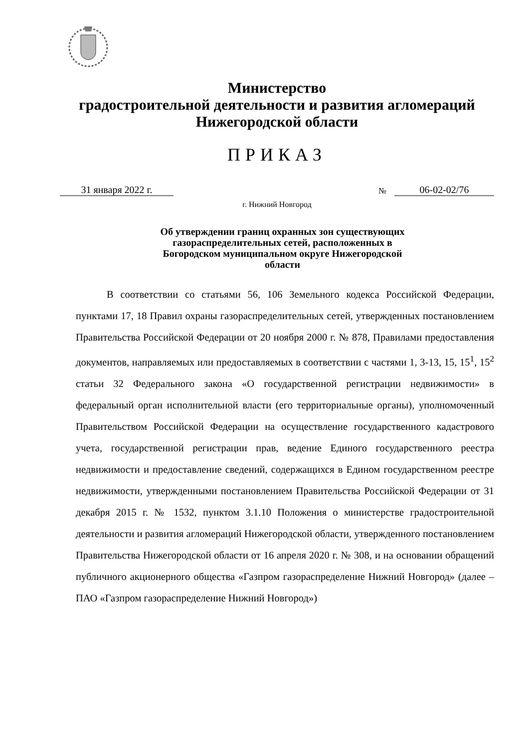Министерство
градостроительной деятельности и развития агломераций
Нижегородской области
ПРИКАЗ
31 января 2022 г. № 06-02-02/76
г. Нижний Новгород
Об утверждении границ охранных зон существующих газораспределительных сетей, расположенных в Богородском муниципальном округе Нижегородской области
В соответствии со статьями 56, 106 Земельного кодекса Российской Федерации, пунктами 17, 18 Правил охраны газораспределительных сетей, утвержденных постановлением Правительства Российской Федерации от 20 ноября 2000 г. № 878, Правилами предоставления документов, направляемых или предоставляемых в соответствии с частями 1, 3-13, 15, 15<sup>1</sup>, 15<sup>2</sup> статьи 32 Федерального закона «О государственной регистрации недвижимости» в федеральный орган исполнительной власти (его территориальные органы), уполномоченный Правительством Российской Федерации на осуществление государственного кадастрового учета, государственной регистрации прав, ведение Единого государственного реестра недвижимости и предоставление сведений, содержащихся в Едином государственном реестре недвижимости, утвержденными постановлением Правительства Российской Федерации от 31 декабря 2015 г. № 1532, пунктом 3.1.10 Положения о министерстве градостроительной деятельности и развития агломераций Нижегородской области, утвержденного постановлением Правительства Нижегородской области от 16 апреля 2020 г. № 308, и на основании обращений публичного акционерного общества «Газпром газораспределение Нижний Новгород» (далее – ПАО «Газпром газораспределение Нижний Новгород»)